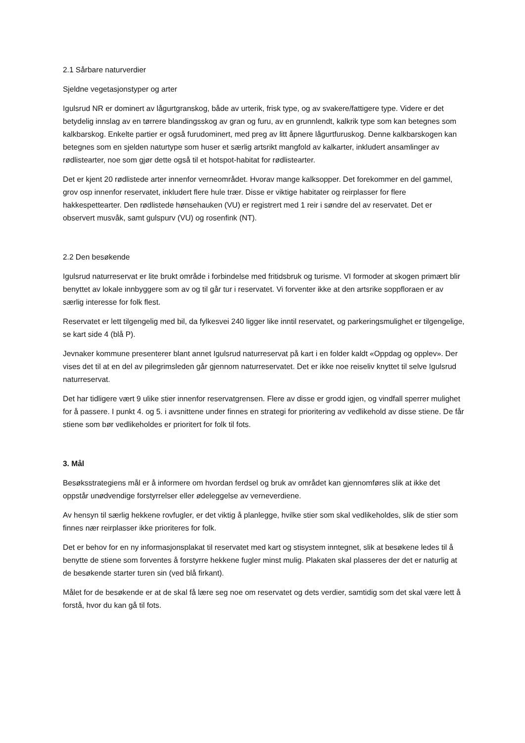2.1 Sårbare naturverdier
Sjeldne vegetasjonstyper og arter
Igulsrud NR er dominert av lågurtgranskog, både av urterik, frisk type, og av svakere/fattigere type. Videre er det betydelig innslag av en tørrere blandingsskog av gran og furu, av en grunnlendt, kalkrik type som kan betegnes som kalkbarskog. Enkelte partier er også furudominert, med preg av litt åpnere lågurtfuruskog. Denne kalkbarskogen kan betegnes som en sjelden naturtype som huser et særlig artsrikt mangfold av kalkarter, inkludert ansamlinger av rødlistearter, noe som gjør dette også til et hotspot-habitat for rødlistearter.
Det er kjent 20 rødlistede arter innenfor verneområdet. Hvorav mange kalksopper. Det forekommer en del gammel, grov osp innenfor reservatet, inkludert flere hule trær. Disse er viktige habitater og reirplasser for flere hakkespettearter. Den rødlistede hønsehauken (VU) er registrert med 1 reir i søndre del av reservatet. Det er observert musvåk, samt gulspurv (VU) og rosenfink (NT).
2.2 Den besøkende
Igulsrud naturreservat er lite brukt område i forbindelse med fritidsbruk og turisme. VI formoder at skogen primært blir benyttet av lokale innbyggere som av og til går tur i reservatet. Vi forventer ikke at den artsrike soppfloraen er av særlig interesse for folk flest.
Reservatet er lett tilgengelig med bil, da fylkesvei 240 ligger like inntil reservatet, og parkeringsmulighet er tilgengelige, se kart side 4 (blå P).
Jevnaker kommune presenterer blant annet Igulsrud naturreservat på kart i en folder kaldt «Oppdag og opplev». Der vises det til at en del av pilegrimsleden går gjennom naturreservatet. Det er ikke noe reiseliv knyttet til selve Igulsrud naturreservat.
Det har tidligere vært 9 ulike stier innenfor reservatgrensen. Flere av disse er grodd igjen, og vindfall sperrer mulighet for å passere. I punkt 4. og 5. i avsnittene under finnes en strategi for prioritering av vedlikehold av disse stiene. De får stiene som bør vedlikeholdes er prioritert for folk til fots.
3. Mål
Besøksstrategiens mål er å informere om hvordan ferdsel og bruk av området kan gjennomføres slik at ikke det oppstår unødvendige forstyrrelser eller ødeleggelse av verneverdiene.
Av hensyn til særlig hekkene rovfugler, er det viktig å planlegge, hvilke stier som skal vedlikeholdes, slik de stier som finnes nær reirplasser ikke prioriteres for folk.
Det er behov for en ny informasjonsplakat til reservatet med kart og stisystem inntegnet, slik at besøkene ledes til å benytte de stiene som forventes å forstyrre hekkene fugler minst mulig. Plakaten skal plasseres der det er naturlig at de besøkende starter turen sin (ved blå firkant).
Målet for de besøkende er at de skal få lære seg noe om reservatet og dets verdier, samtidig som det skal være lett å forstå, hvor du kan gå til fots.